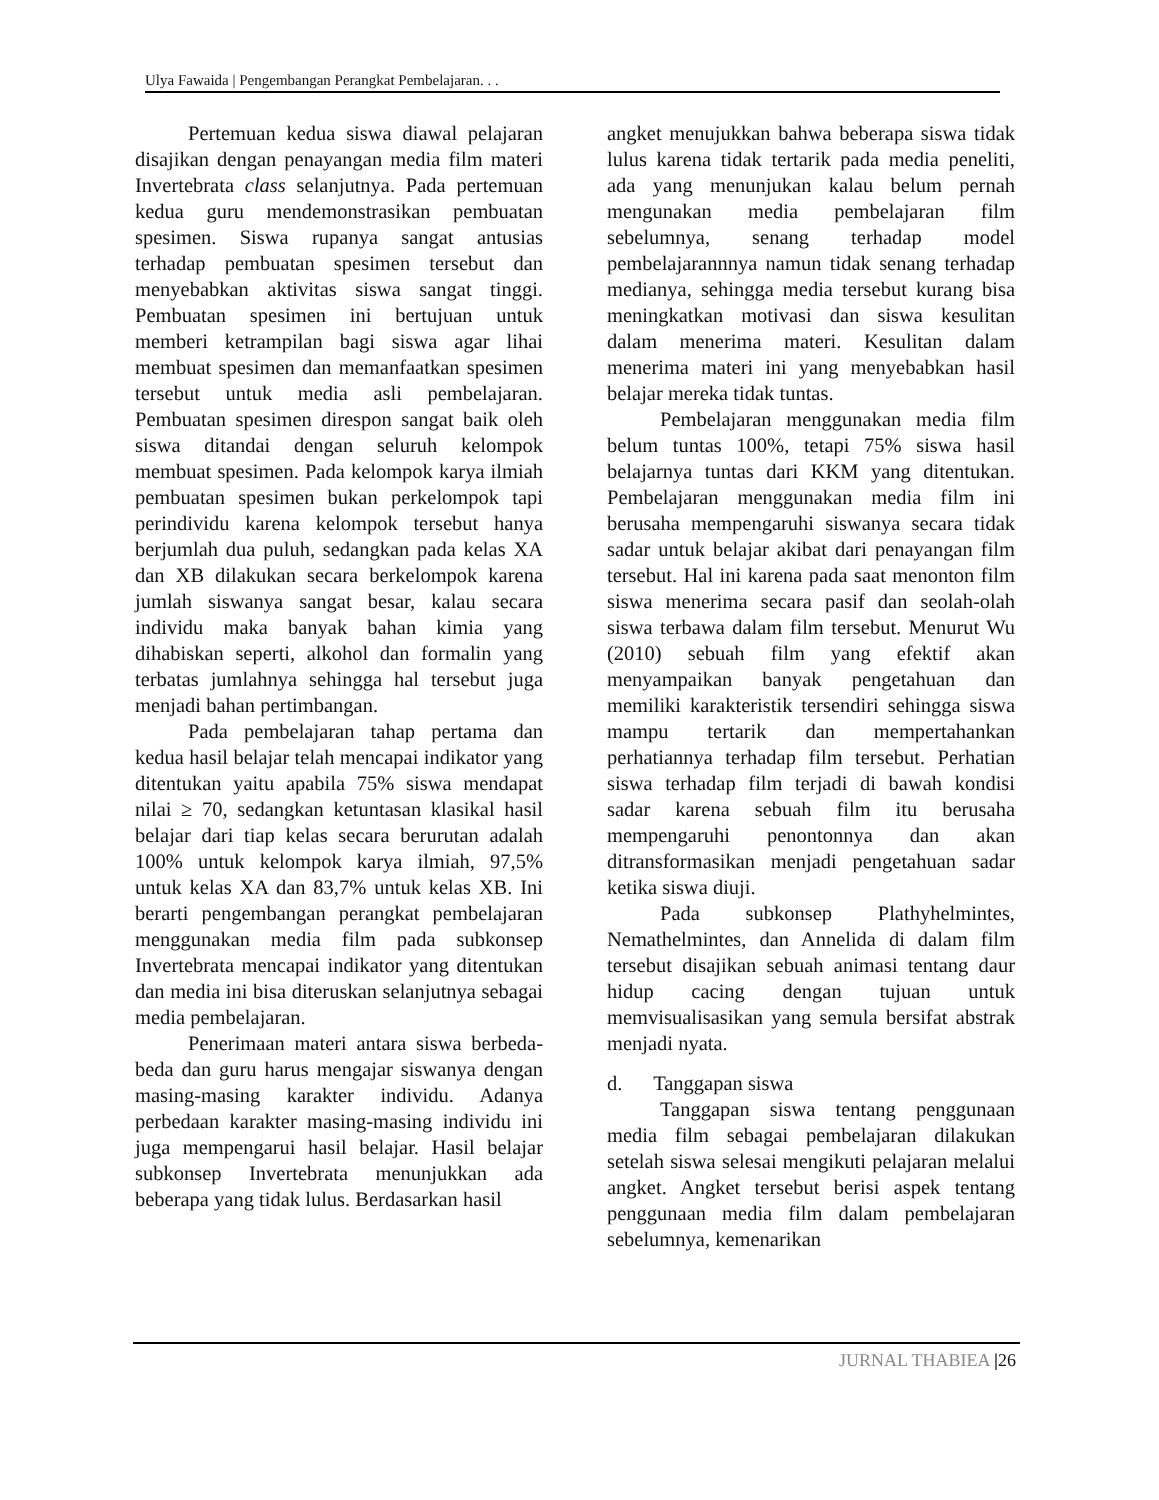Ulya Fawaida | Pengembangan Perangkat Pembelajaran. . .
Pertemuan kedua siswa diawal pelajaran disajikan dengan penayangan media film materi Invertebrata class selanjutnya. Pada pertemuan kedua guru mendemonstrasikan pembuatan spesimen. Siswa rupanya sangat antusias terhadap pembuatan spesimen tersebut dan menyebabkan aktivitas siswa sangat tinggi. Pembuatan spesimen ini bertujuan untuk memberi ketrampilan bagi siswa agar lihai membuat spesimen dan memanfaatkan spesimen tersebut untuk media asli pembelajaran. Pembuatan spesimen direspon sangat baik oleh siswa ditandai dengan seluruh kelompok membuat spesimen. Pada kelompok karya ilmiah pembuatan spesimen bukan perkelompok tapi perindividu karena kelompok tersebut hanya berjumlah dua puluh, sedangkan pada kelas XA dan XB dilakukan secara berkelompok karena jumlah siswanya sangat besar, kalau secara individu maka banyak bahan kimia yang dihabiskan seperti, alkohol dan formalin yang terbatas jumlahnya sehingga hal tersebut juga menjadi bahan pertimbangan.
Pada pembelajaran tahap pertama dan kedua hasil belajar telah mencapai indikator yang ditentukan yaitu apabila 75% siswa mendapat nilai ≥ 70, sedangkan ketuntasan klasikal hasil belajar dari tiap kelas secara berurutan adalah 100% untuk kelompok karya ilmiah, 97,5% untuk kelas XA dan 83,7% untuk kelas XB. Ini berarti pengembangan perangkat pembelajaran menggunakan media film pada subkonsep Invertebrata mencapai indikator yang ditentukan dan media ini bisa diteruskan selanjutnya sebagai media pembelajaran.
Penerimaan materi antara siswa berbeda-beda dan guru harus mengajar siswanya dengan masing-masing karakter individu. Adanya perbedaan karakter masing-masing individu ini juga mempengarui hasil belajar. Hasil belajar subkonsep Invertebrata menunjukkan ada beberapa yang tidak lulus. Berdasarkan hasil
angket menujukkan bahwa beberapa siswa tidak lulus karena tidak tertarik pada media peneliti, ada yang menunjukan kalau belum pernah mengunakan media pembelajaran film sebelumnya, senang terhadap model pembelajarannnya namun tidak senang terhadap medianya, sehingga media tersebut kurang bisa meningkatkan motivasi dan siswa kesulitan dalam menerima materi. Kesulitan dalam menerima materi ini yang menyebabkan hasil belajar mereka tidak tuntas.
Pembelajaran menggunakan media film belum tuntas 100%, tetapi 75% siswa hasil belajarnya tuntas dari KKM yang ditentukan. Pembelajaran menggunakan media film ini berusaha mempengaruhi siswanya secara tidak sadar untuk belajar akibat dari penayangan film tersebut. Hal ini karena pada saat menonton film siswa menerima secara pasif dan seolah-olah siswa terbawa dalam film tersebut. Menurut Wu (2010) sebuah film yang efektif akan menyampaikan banyak pengetahuan dan memiliki karakteristik tersendiri sehingga siswa mampu tertarik dan mempertahankan perhatiannya terhadap film tersebut. Perhatian siswa terhadap film terjadi di bawah kondisi sadar karena sebuah film itu berusaha mempengaruhi penontonnya dan akan ditransformasikan menjadi pengetahuan sadar ketika siswa diuji.
Pada subkonsep Plathyhelmintes, Nemathelmintes, dan Annelida di dalam film tersebut disajikan sebuah animasi tentang daur hidup cacing dengan tujuan untuk memvisualisasikan yang semula bersifat abstrak menjadi nyata.
d. Tanggapan siswa
Tanggapan siswa tentang penggunaan media film sebagai pembelajaran dilakukan setelah siswa selesai mengikuti pelajaran melalui angket. Angket tersebut berisi aspek tentang penggunaan media film dalam pembelajaran sebelumnya, kemenarikan
JURNAL THABIEA |26